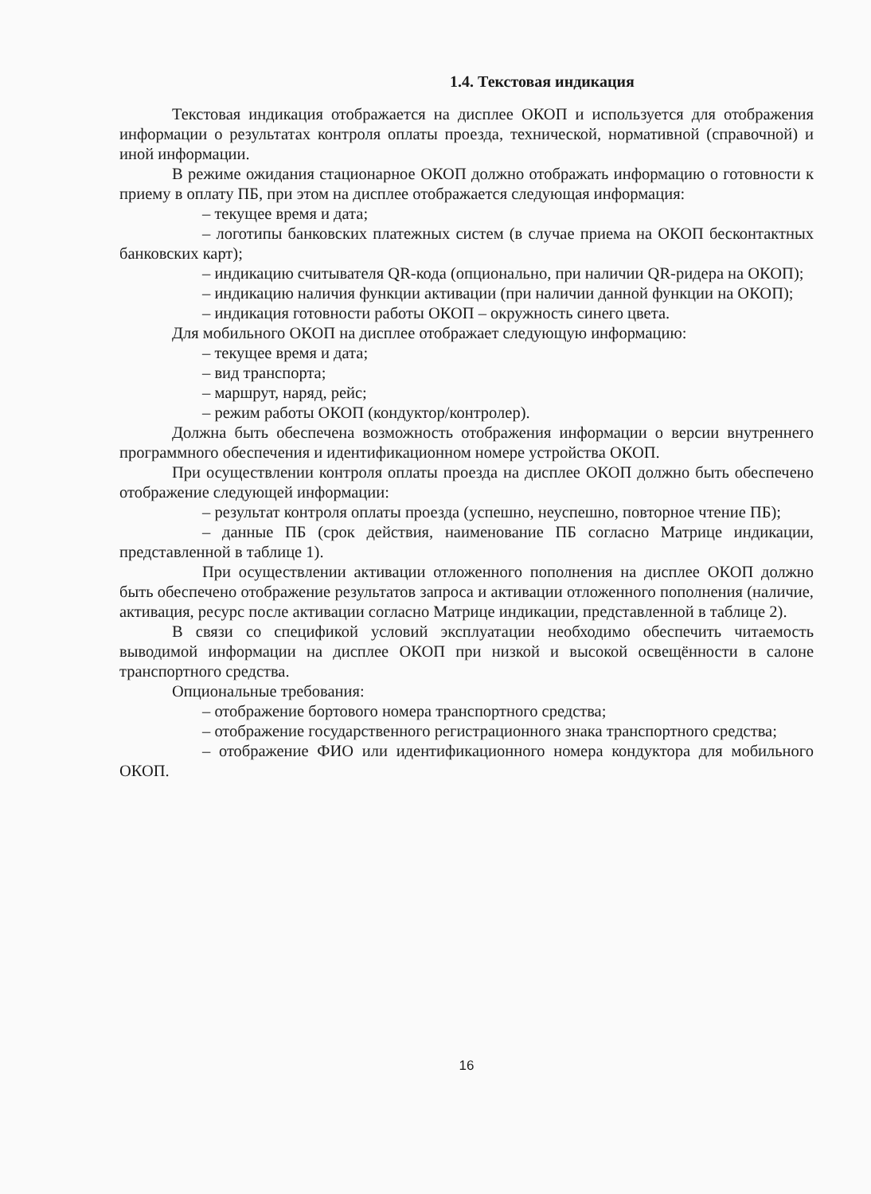1.4. Текстовая индикация
Текстовая индикация отображается на дисплее ОКОП и используется для отображения информации о результатах контроля оплаты проезда, технической, нормативной (справочной) и иной информации.
В режиме ожидания стационарное ОКОП должно отображать информацию о готовности к приему в оплату ПБ, при этом на дисплее отображается следующая информация:
– текущее время и дата;
– логотипы банковских платежных систем (в случае приема на ОКОП бесконтактных банковских карт);
– индикацию считывателя QR-кода (опционально, при наличии QR-ридера на ОКОП);
– индикацию наличия функции активации (при наличии данной функции на ОКОП);
– индикация готовности работы ОКОП – окружность синего цвета.
Для мобильного ОКОП на дисплее отображает следующую информацию:
– текущее время и дата;
– вид транспорта;
– маршрут, наряд, рейс;
– режим работы ОКОП (кондуктор/контролер).
Должна быть обеспечена возможность отображения информации о версии внутреннего программного обеспечения и идентификационном номере устройства ОКОП.
При осуществлении контроля оплаты проезда на дисплее ОКОП должно быть обеспечено отображение следующей информации:
– результат контроля оплаты проезда (успешно, неуспешно, повторное чтение ПБ);
– данные ПБ (срок действия, наименование ПБ согласно Матрице индикации, представленной в таблице 1).
При осуществлении активации отложенного пополнения на дисплее ОКОП должно быть обеспечено отображение результатов запроса и активации отложенного пополнения (наличие, активация, ресурс после активации согласно Матрице индикации, представленной в таблице 2).
В связи со спецификой условий эксплуатации необходимо обеспечить читаемость выводимой информации на дисплее ОКОП при низкой и высокой освещённости в салоне транспортного средства.
Опциональные требования:
– отображение бортового номера транспортного средства;
– отображение государственного регистрационного знака транспортного средства;
– отображение ФИО или идентификационного номера кондуктора для мобильного ОКОП.
16